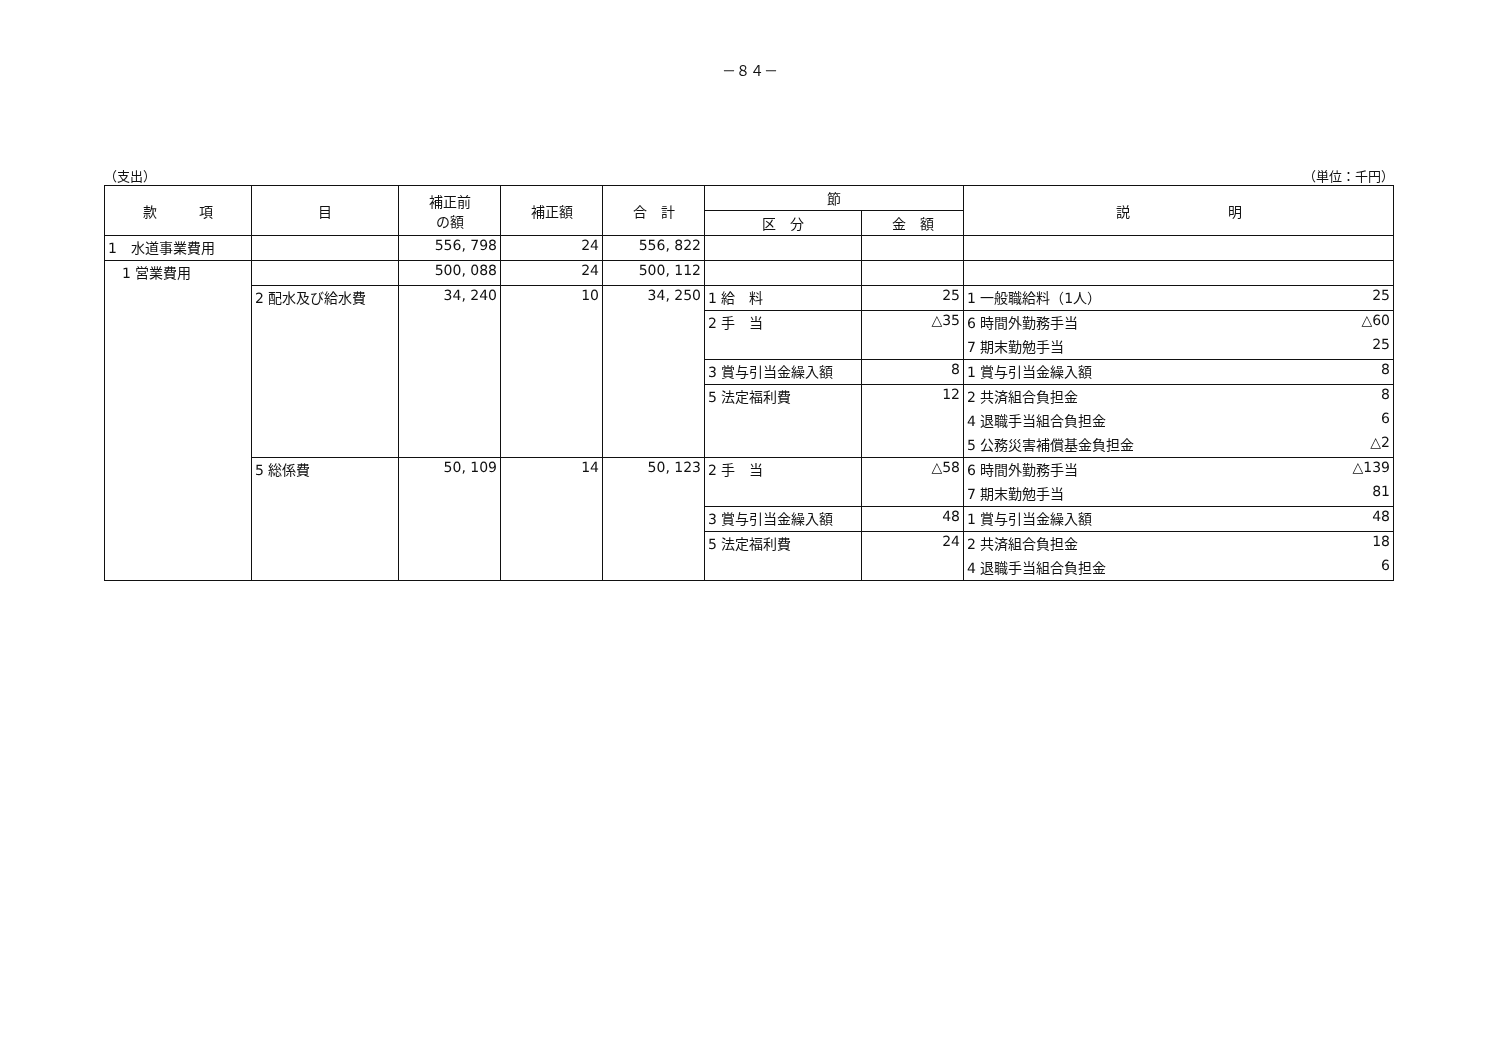－８４－
（支出） （単位：千円）
| 款 項 | 目 | 補正前 の額 | 補正額 | 合 計 | 節 | | 説 明 | |
| --- | --- | --- | --- | --- | --- | --- | --- | --- |
| | | | | | 区 分 | 金 額 | | |
| 1 水道事業費用 | | 556, 798 | 24 | 556, 822 | | | | |
| 1 営業費用 | | 500, 088 | 24 | 500, 112 | | | | |
| | 2 配水及び給水費 | 34, 240 | 10 | 34, 250 | 1 給 料 | 25 | 1 一般職給料（1人） | 25 |
| | | | | | 2 手 当 | △35 | 6 時間外勤務手当 | △60 |
| | | | | | | | 7 期末勤勉手当 | 25 |
| | | | | | 3 賞与引当金繰入額 | 8 | 1 賞与引当金繰入額 | 8 |
| | | | | | 5 法定福利費 | 12 | 2 共済組合負担金 | 8 |
| | | | | | | | 4 退職手当組合負担金 | 6 |
| | | | | | | | 5 公務災害補償基金負担金 | △2 |
| | 5 総係費 | 50, 109 | 14 | 50, 123 | 2 手 当 | △58 | 6 時間外勤務手当 | △139 |
| | | | | | | | 7 期末勤勉手当 | 81 |
| | | | | | 3 賞与引当金繰入額 | 48 | 1 賞与引当金繰入額 | 48 |
| | | | | | 5 法定福利費 | 24 | 2 共済組合負担金 | 18 |
| | | | | | | | 4 退職手当組合負担金 | 6 |